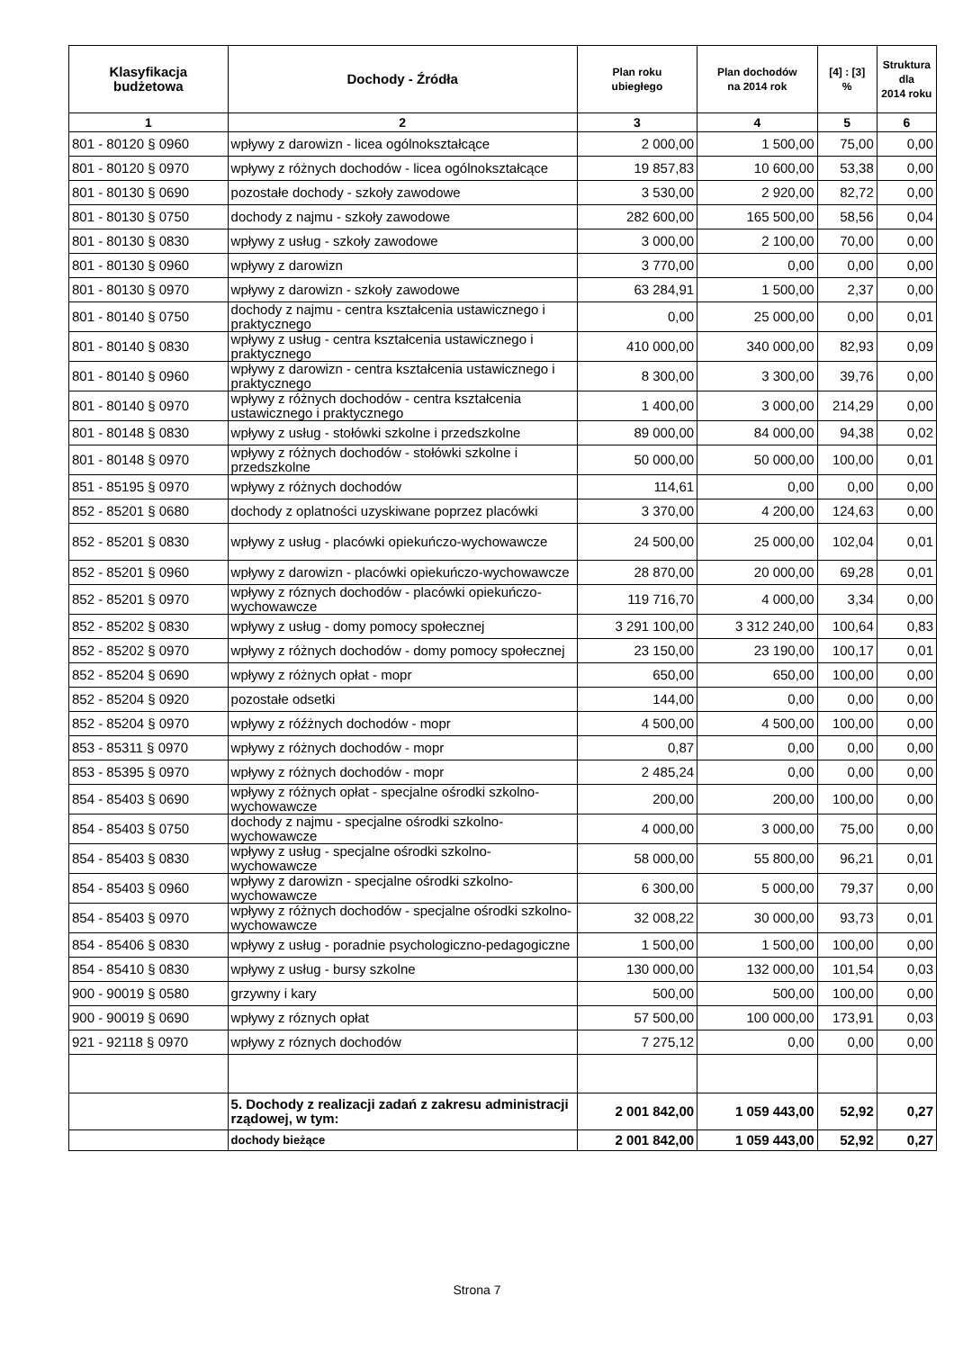| Klasyfikacja budżetowa | Dochody - Źródła | Plan roku ubiegłego | Plan dochodów na 2014 rok | [4] : [3] % | Struktura dla 2014 roku |
| --- | --- | --- | --- | --- | --- |
| 1 | 2 | 3 | 4 | 5 | 6 |
| 801 - 80120 § 0960 | wpływy z darowizn - licea ogólnokształcące | 2 000,00 | 1 500,00 | 75,00 | 0,00 |
| 801 - 80120 § 0970 | wpływy z różnych dochodów - licea ogólnokształcące | 19 857,83 | 10 600,00 | 53,38 | 0,00 |
| 801 - 80130 § 0690 | pozostałe dochody - szkoły zawodowe | 3 530,00 | 2 920,00 | 82,72 | 0,00 |
| 801 - 80130 § 0750 | dochody z najmu - szkoły zawodowe | 282 600,00 | 165 500,00 | 58,56 | 0,04 |
| 801 - 80130 § 0830 | wpływy z usług - szkoły zawodowe | 3 000,00 | 2 100,00 | 70,00 | 0,00 |
| 801 - 80130 § 0960 | wpływy z darowizn | 3 770,00 | 0,00 | 0,00 | 0,00 |
| 801 - 80130 § 0970 | wpływy z darowizn - szkoły zawodowe | 63 284,91 | 1 500,00 | 2,37 | 0,00 |
| 801 - 80140 § 0750 | dochody z najmu - centra kształcenia ustawicznego i praktycznego | 0,00 | 25 000,00 | 0,00 | 0,01 |
| 801 - 80140 § 0830 | wpływy z usług - centra kształcenia ustawicznego i praktycznego | 410 000,00 | 340 000,00 | 82,93 | 0,09 |
| 801 - 80140 § 0960 | wpływy z darowizn - centra kształcenia ustawicznego i praktycznego | 8 300,00 | 3 300,00 | 39,76 | 0,00 |
| 801 - 80140 § 0970 | wpływy z różnych dochodów - centra kształcenia ustawicznego i praktycznego | 1 400,00 | 3 000,00 | 214,29 | 0,00 |
| 801 - 80148 § 0830 | wpływy z usług - stołówki szkolne i przedszkolne | 89 000,00 | 84 000,00 | 94,38 | 0,02 |
| 801 - 80148 § 0970 | wpływy z różnych dochodów - stołówki szkolne i przedszkolne | 50 000,00 | 50 000,00 | 100,00 | 0,01 |
| 851 - 85195 § 0970 | wpływy z różnych dochodów | 114,61 | 0,00 | 0,00 | 0,00 |
| 852 - 85201 § 0680 | dochody z oplatności uzyskiwane poprzez placówki | 3 370,00 | 4 200,00 | 124,63 | 0,00 |
| 852 - 85201 § 0830 | wpływy z usług - placówki opiekuńczo-wychowawcze | 24 500,00 | 25 000,00 | 102,04 | 0,01 |
| 852 - 85201 § 0960 | wpływy z darowizn - placówki opiekuńczo-wychowawcze | 28 870,00 | 20 000,00 | 69,28 | 0,01 |
| 852 - 85201 § 0970 | wpływy z róznych dochodów - placówki opiekuńczo-wychowawcze | 119 716,70 | 4 000,00 | 3,34 | 0,00 |
| 852 - 85202 § 0830 | wpływy z usług - domy pomocy społecznej | 3 291 100,00 | 3 312 240,00 | 100,64 | 0,83 |
| 852 - 85202 § 0970 | wpływy z różnych dochodów - domy pomocy społecznej | 23 150,00 | 23 190,00 | 100,17 | 0,01 |
| 852 - 85204 § 0690 | wpływy z różnych opłat - mopr | 650,00 | 650,00 | 100,00 | 0,00 |
| 852 - 85204 § 0920 | pozostałe odsetki | 144,00 | 0,00 | 0,00 | 0,00 |
| 852 - 85204 § 0970 | wpływy z róźżnych dochodów - mopr | 4 500,00 | 4 500,00 | 100,00 | 0,00 |
| 853 - 85311 § 0970 | wpływy z różnych dochodów - mopr | 0,87 | 0,00 | 0,00 | 0,00 |
| 853 - 85395 § 0970 | wpływy z różnych dochodów - mopr | 2 485,24 | 0,00 | 0,00 | 0,00 |
| 854 - 85403 § 0690 | wpływy z różnych opłat - specjalne ośrodki szkolno-wychowawcze | 200,00 | 200,00 | 100,00 | 0,00 |
| 854 - 85403 § 0750 | dochody z najmu - specjalne ośrodki szkolno-wychowawcze | 4 000,00 | 3 000,00 | 75,00 | 0,00 |
| 854 - 85403 § 0830 | wpływy z usług - specjalne ośrodki szkolno-wychowawcze | 58 000,00 | 55 800,00 | 96,21 | 0,01 |
| 854 - 85403 § 0960 | wpływy z darowizn - specjalne ośrodki szkolno-wychowawcze | 6 300,00 | 5 000,00 | 79,37 | 0,00 |
| 854 - 85403 § 0970 | wpływy z różnych dochodów - specjalne ośrodki szkolno-wychowawcze | 32 008,22 | 30 000,00 | 93,73 | 0,01 |
| 854 - 85406 § 0830 | wpływy z usług - poradnie psychologiczno-pedagogiczne | 1 500,00 | 1 500,00 | 100,00 | 0,00 |
| 854 - 85410 § 0830 | wpływy z usług - bursy szkolne | 130 000,00 | 132 000,00 | 101,54 | 0,03 |
| 900 - 90019 § 0580 | grzywny i kary | 500,00 | 500,00 | 100,00 | 0,00 |
| 900 - 90019 § 0690 | wpływy z róznych opłat | 57 500,00 | 100 000,00 | 173,91 | 0,03 |
| 921 - 92118 § 0970 | wpływy z róznych dochodów | 7 275,12 | 0,00 | 0,00 | 0,00 |
| | 5. Dochody z realizacji zadań z zakresu administracji rządowej, w tym: | 2 001 842,00 | 1 059 443,00 | 52,92 | 0,27 |
| | dochody bieżące | 2 001 842,00 | 1 059 443,00 | 52,92 | 0,27 |
Strona 7